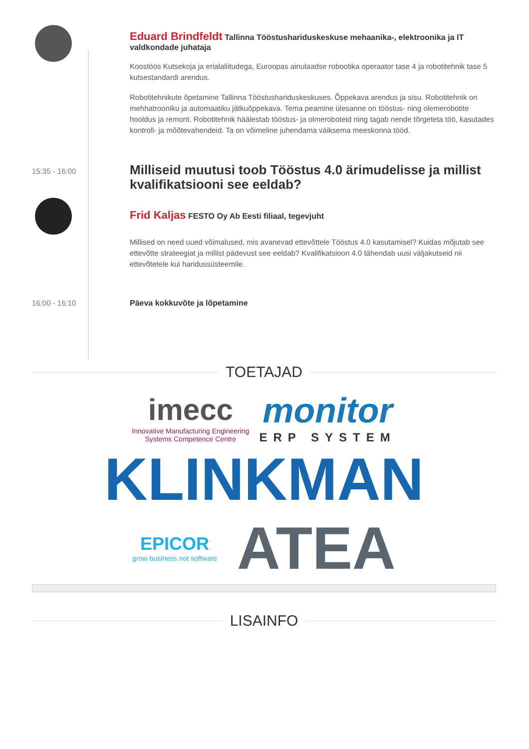Eduard Brindfeldt Tallinna Tööstushariduskeskuse mehaanika-, elektroonika ja IT valdkondade juhataja
Koostöös Kutsekoja ja erialaliitudega, Euroopas ainulaadse robootika operaator tase 4 ja robotitehnik tase 5 kutsestandardi arendus.
Robotitehnikute õpetamine Tallinna Tööstushariduskeskuses. Õppekava arendus ja sisu. Robotitehnik on mehhatrooniku ja automaatiku jätkuõppekava. Tema peamine ülesanne on tööstus- ning olemerobotite hooldus ja remont. Robotitehnik häälestab tööstus- ja olmeroboteid ning tagab nende tõrgeteta töö, kasutades kontroll- ja mõõtevahendeid. Ta on võimeline juhendama väiksema meeskonna tööd.
15:35 - 16:00
Milliseid muutusi toob Tööstus 4.0 ärimudelisse ja millist kvalifikatsiooni see eeldab?
Frid Kaljas FESTO Oy Ab Eesti filiaal, tegevjuht
Millised on need uued võimalused, mis avanevad ettevõttele Tööstus 4.0 kasutamisel? Kuidas mõjutab see ettevõtte strateegiat ja millist pädevust see eeldab? Kvalifikatsioon 4.0 tähendab uusi väljakutseid nii ettevõtetele kui haridussüsteemile.
16:00 - 16:10 Päeva kokkuvõte ja lõpetamine
TOETAJAD
imecc
Innovative Manufacturing Engineering
Systems Competence Centre
monitor
ERP SYSTEM
KLINKMAN
EPICOR
grow business not software
ATEA
LISAINFO